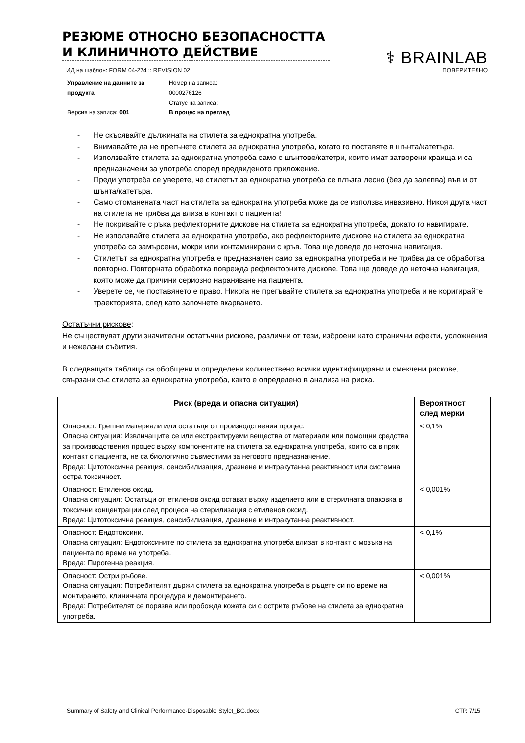РЕЗЮМЕ ОТНОСНО БЕЗОПАСНОСТТА И КЛИНИЧНОТО ДЕЙСТВИЕ
⚕ BRAINLAB
ИД на шаблон: FORM 04-274 :: REVISION 02 ПОВЕРИТЕЛНО
Управление на данните за продукта
Версия на записа: 001
Номер на записа:
0000276126
Статус на записа:
В процес на преглед
- Не скъсявайте дължината на стилета за еднократна употреба.
- Внимавайте да не прегънете стилета за еднократна употреба, когато го поставяте в шънта/катетъра.
- Използвайте стилета за еднократна употреба само с шънтове/катетри, които имат затворени краища и са предназначени за употреба според предвиденото приложение.
- Преди употреба се уверете, че стилетът за еднократна употреба се плъзга лесно (без да залепва) във и от шънта/катетъра.
- Само стоманената част на стилета за еднократна употреба може да се използва инвазивно. Никоя друга част на стилета не трябва да влиза в контакт с пациента!
- Не покривайте с ръка рефлекторните дискове на стилета за еднократна употреба, докато го навигирате.
- Не използвайте стилета за еднократна употреба, ако рефлекторните дискове на стилета за еднократна употреба са замърсени, мокри или контаминирани с кръв. Това ще доведе до неточна навигация.
- Стилетът за еднократна употреба е предназначен само за еднократна употреба и не трябва да се обработва повторно. Повторната обработка поврежда рефлекторните дискове. Това ще доведе до неточна навигация, която може да причини сериозно нараняване на пациента.
- Уверете се, че поставянето е право. Никога не прегъвайте стилета за еднократна употреба и не коригирайте траекторията, след като започнете вкарването.
Остатъчни рискове:
Не съществуват други значителни остатъчни рискове, различни от тези, изброени като странични ефекти, усложнения и нежелани събития.
В следващата таблица са обобщени и определени количествено всички идентифицирани и смекчени рискове, свързани със стилета за еднократна употреба, както е определено в анализа на риска.
| Риск (вреда и опасна ситуация) | Вероятност след мерки |
| --- | --- |
| Опасност: Грешни материали или остатъци от производствения процес. Опасна ситуация: Извличащите се или екстрактируеми вещества от материали или помощни средства за производствения процес върху компонентите на стилета за еднократна употреба, които са в пряк контакт с пациента, не са биологично съвместими за неговото предназначение. Вреда: Цитотоксична реакция, сенсибилизация, дразнене и интракутанна реактивност или системна остра токсичност. | < 0,1% |
| Опасност: Етиленов оксид. Опасна ситуация: Остатъци от етиленов оксид остават върху изделието или в стерилната опаковка в токсични концентрации след процеса на стерилизация с етиленов оксид. Вреда: Цитотоксична реакция, сенсибилизация, дразнене и интракутанна реактивност. | < 0,001% |
| Опасност: Ендотоксини. Опасна ситуация: Ендотоксините по стилета за еднократна употреба влизат в контакт с мозъка на пациента по време на употреба. Вреда: Пирогенна реакция. | < 0,1% |
| Опасност: Остри ръбове. Опасна ситуация: Потребителят държи стилета за еднократна употреба в ръцете си по време на монтирането, клиничната процедура и демонтирането. Вреда: Потребителят се порязва или пробожда кожата си с острите ръбове на стилета за еднократна употреба. | < 0,001% |
Summary of Safety and Clinical Performance-Disposable Stylet_BG.docx СТР. 7/15